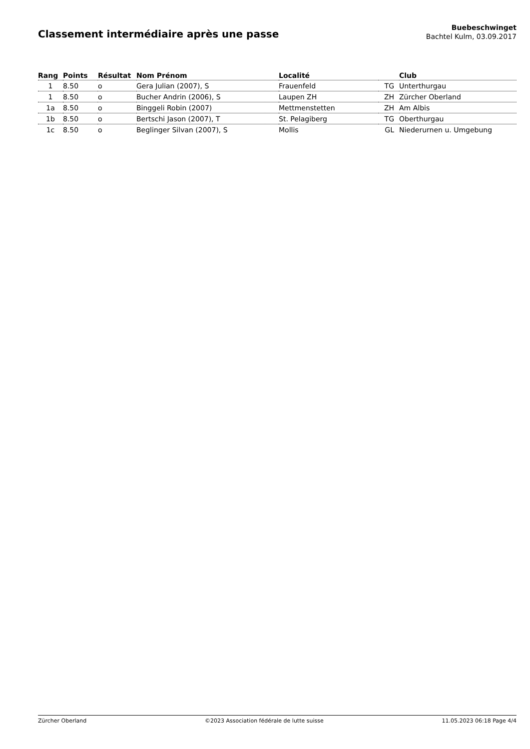Classement intermédiaire après une passe
Buebeschwinget
Bachtel Kulm, 03.09.2017
| Rang | Points | Résultat | Nom Prénom | Localité | | Club |
| --- | --- | --- | --- | --- | --- | --- |
| 1 | 8.50 | o | Gera Julian (2007), S | Frauenfeld | TG | Unterthurgau |
| 1 | 8.50 | o | Bucher Andrin (2006), S | Laupen ZH | ZH | Zürcher Oberland |
| 1a | 8.50 | o | Binggeli Robin (2007) | Mettmenstetten | ZH | Am Albis |
| 1b | 8.50 | o | Bertschi Jason (2007), T | St. Pelagiberg | TG | Oberthurgau |
| 1c | 8.50 | o | Beglinger Silvan (2007), S | Mollis | GL | Niederurnen u. Umgebung |
Zürcher Oberland ©2023 Association fédérale de lutte suisse 11.05.2023 06:18 Page 4/4